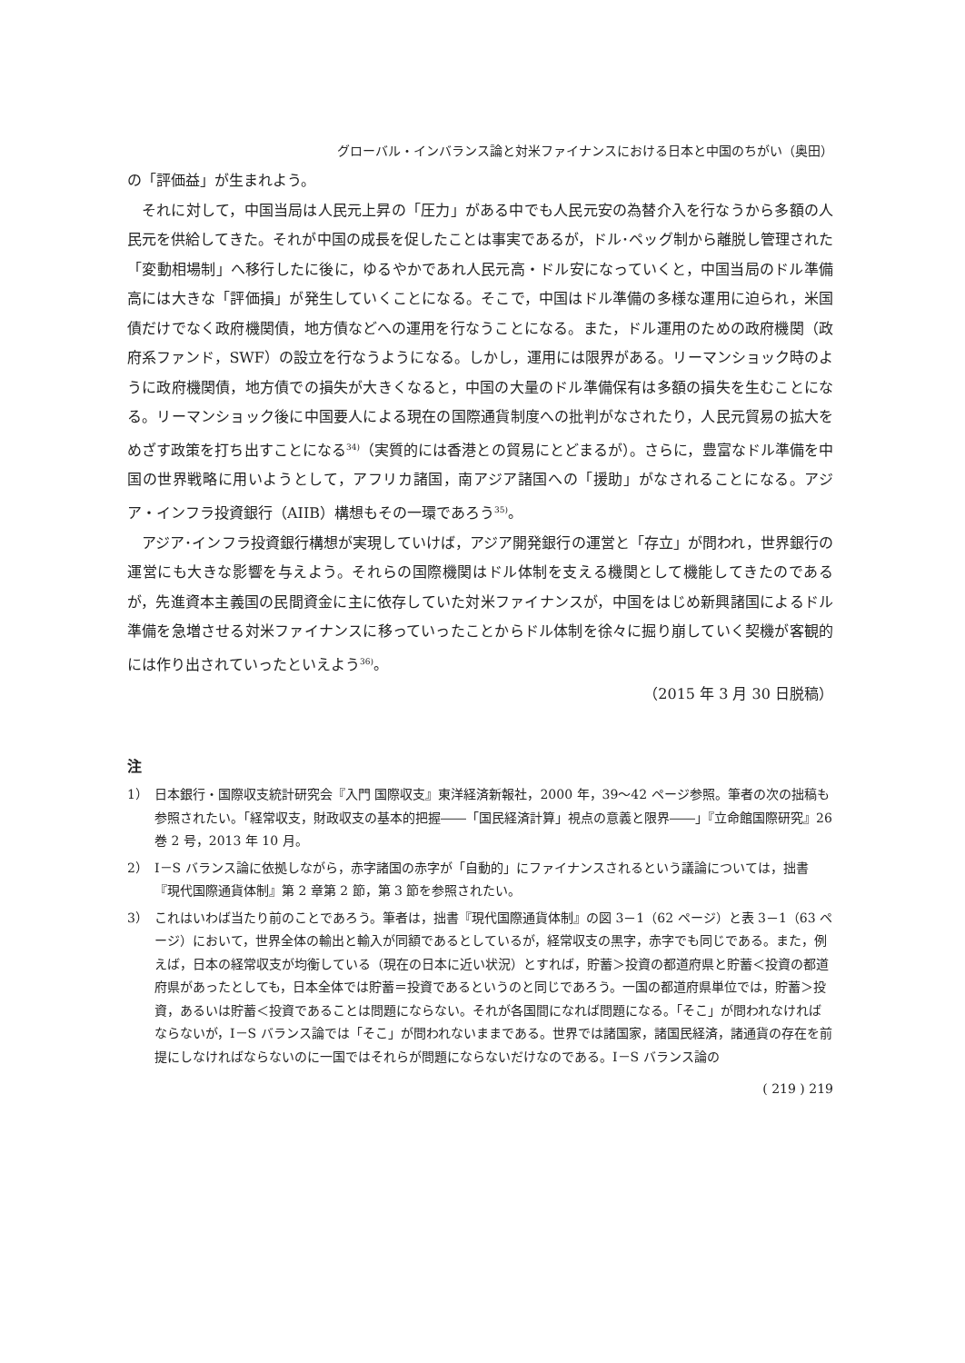グローバル・インバランス論と対米ファイナンスにおける日本と中国のちがい（奥田）
の「評価益」が生まれよう。
それに対して，中国当局は人民元上昇の「圧力」がある中でも人民元安の為替介入を行なうから多額の人民元を供給してきた。それが中国の成長を促したことは事実であるが，ドル･ペッグ制から離脱し管理された「変動相場制」へ移行したに後に，ゆるやかであれ人民元高・ドル安になっていくと，中国当局のドル準備高には大きな「評価損」が発生していくことになる。そこで，中国はドル準備の多様な運用に迫られ，米国債だけでなく政府機関債，地方債などへの運用を行なうことになる。また，ドル運用のための政府機関（政府系ファンド，SWF）の設立を行なうようになる。しかし，運用には限界がある。リーマンショック時のように政府機関債，地方債での損失が大きくなると，中国の大量のドル準備保有は多額の損失を生むことになる。リーマンショック後に中国要人による現在の国際通貨制度への批判がなされたり，人民元貿易の拡大をめざす政策を打ち出すことになる<sup>34)</sup>（実質的には香港との貿易にとどまるが）。さらに，豊富なドル準備を中国の世界戦略に用いようとして，アフリカ諸国，南アジア諸国への「援助」がなされることになる。アジア・インフラ投資銀行（AIIB）構想もその一環であろう<sup>35)</sup>。
アジア･インフラ投資銀行構想が実現していけば，アジア開発銀行の運営と「存立」が問われ，世界銀行の運営にも大きな影響を与えよう。それらの国際機関はドル体制を支える機関として機能してきたのであるが，先進資本主義国の民間資金に主に依存していた対米ファイナンスが，中国をはじめ新興諸国によるドル準備を急増させる対米ファイナンスに移っていったことからドル体制を徐々に掘り崩していく契機が客観的には作り出されていったといえよう<sup>36)</sup>。
（2015 年 3 月 30 日脱稿）
注
1） 日本銀行・国際収支統計研究会『入門 国際収支』東洋経済新報社，2000 年，39～42 ページ参照。筆者の次の拙稿も参照されたい。「経常収支，財政収支の基本的把握――「国民経済計算」視点の意義と限界――」『立命館国際研究』26 巻 2 号，2013 年 10 月。
2） I－S バランス論に依拠しながら，赤字諸国の赤字が「自動的」にファイナンスされるという議論については，拙書『現代国際通貨体制』第 2 章第 2 節，第 3 節を参照されたい。
3） これはいわば当たり前のことであろう。筆者は，拙書『現代国際通貨体制』の図 3－1（62 ページ）と表 3－1（63 ページ）において，世界全体の輸出と輸入が同額であるとしているが，経常収支の黒字，赤字でも同じである。また，例えば，日本の経常収支が均衡している（現在の日本に近い状況）とすれば，貯蓄＞投資の都道府県と貯蓄＜投資の都道府県があったとしても，日本全体では貯蓄＝投資であるというのと同じであろう。一国の都道府県単位では，貯蓄＞投資，あるいは貯蓄＜投資であることは問題にならない。それが各国間になれば問題になる。「そこ」が問われなければならないが，I－S バランス論では「そこ」が問われないままである。世界では諸国家，諸国民経済，諸通貨の存在を前提にしなければならないのに一国ではそれらが問題にならないだけなのである。I－S バランス論の
( 219 ) 219